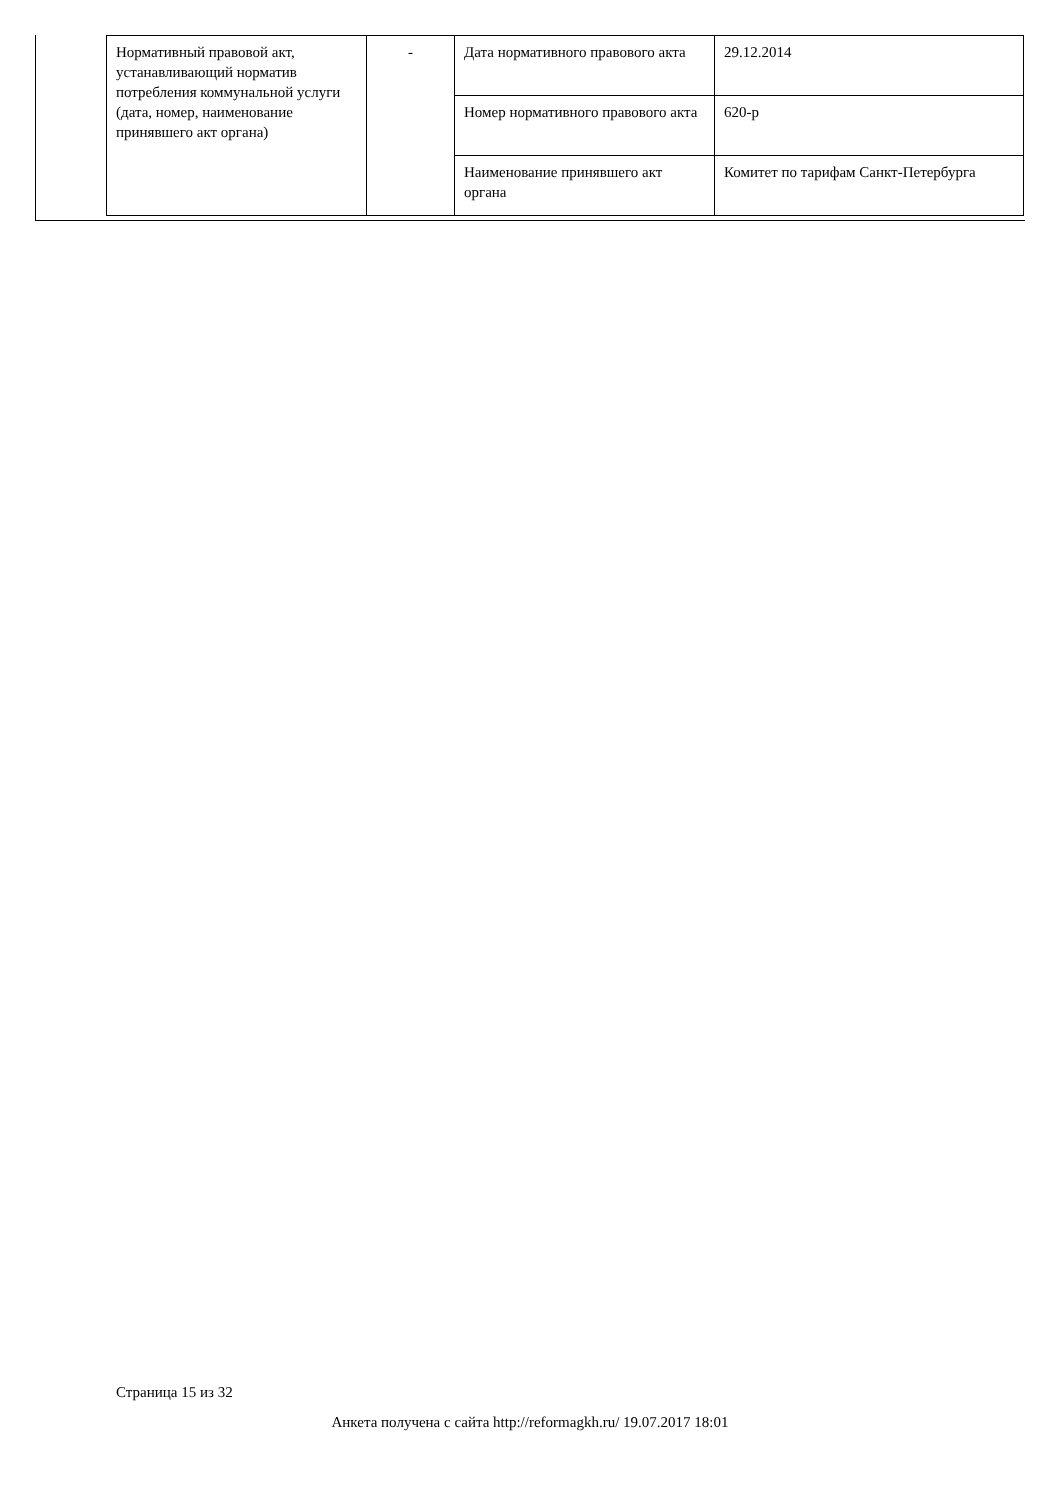| Нормативный правовой акт, устанавливающий норматив потребления коммунальной услуги (дата, номер, наименование принявшего акт органа) | - | Дата нормативного правового акта | 29.12.2014 |
| | | Номер нормативного правового акта | 620-р |
| | | Наименование принявшего акт органа | Комитет по тарифам Санкт-Петербурга |
Страница 15 из 32
Анкета получена с сайта http://reformagkh.ru/ 19.07.2017 18:01